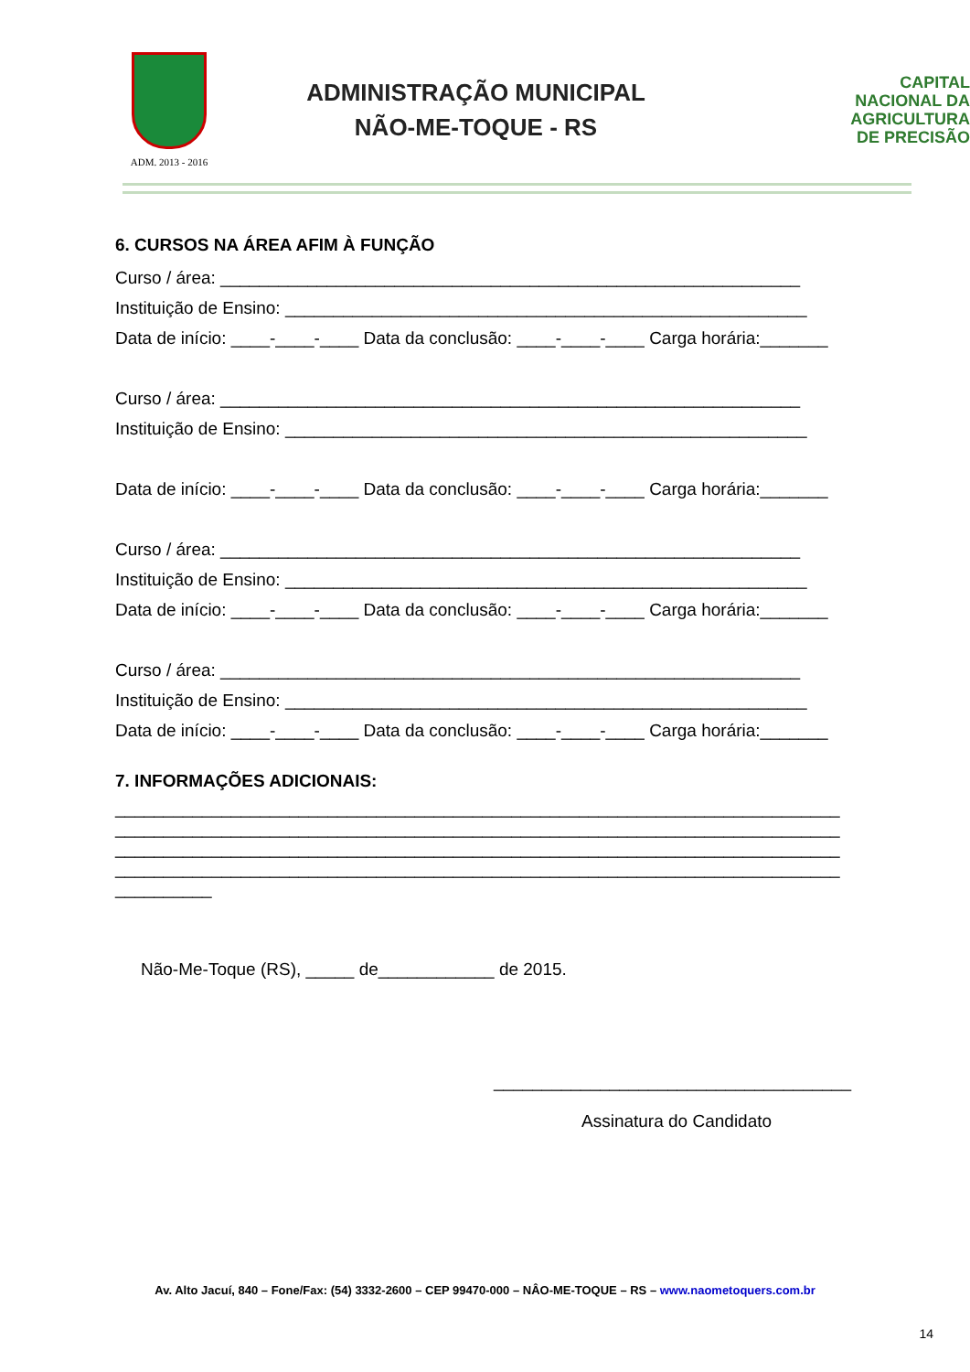ADM. 2013 - 2016
ADMINISTRAÇÃO MUNICIPAL
NÃO-ME-TOQUE - RS
CAPITAL
NACIONAL DA
AGRICULTURA
DE PRECISÃO
6. CURSOS NA ÁREA AFIM À FUNÇÃO
Curso / área: ____________________________________________________________
Instituição de Ensino: ______________________________________________________
Data de início: ____-____-____ Data da conclusão: ____-____-____ Carga horária:_______
Curso / área: ____________________________________________________________
Instituição de Ensino: ______________________________________________________
Data de início: ____-____-____ Data da conclusão: ____-____-____ Carga horária:_______
Curso / área: ____________________________________________________________
Instituição de Ensino: ______________________________________________________
Data de início: ____-____-____ Data da conclusão: ____-____-____ Carga horária:_______
Curso / área: ____________________________________________________________
Instituição de Ensino: ______________________________________________________
Data de início: ____-____-____ Data da conclusão: ____-____-____ Carga horária:_______
7. INFORMAÇÕES ADICIONAIS:
___________________________________________________________________________ ___________________________________________________________________________ ___________________________________________________________________________ ___________________________________________________________________________ __________
Não-Me-Toque (RS), _____ de____________ de 2015.
_____________________________________
Assinatura do Candidato
Av. Alto Jacuí, 840 – Fone/Fax: (54) 3332-2600 – CEP 99470-000 – NÂO-ME-TOQUE – RS – www.naometoquers.com.br
14